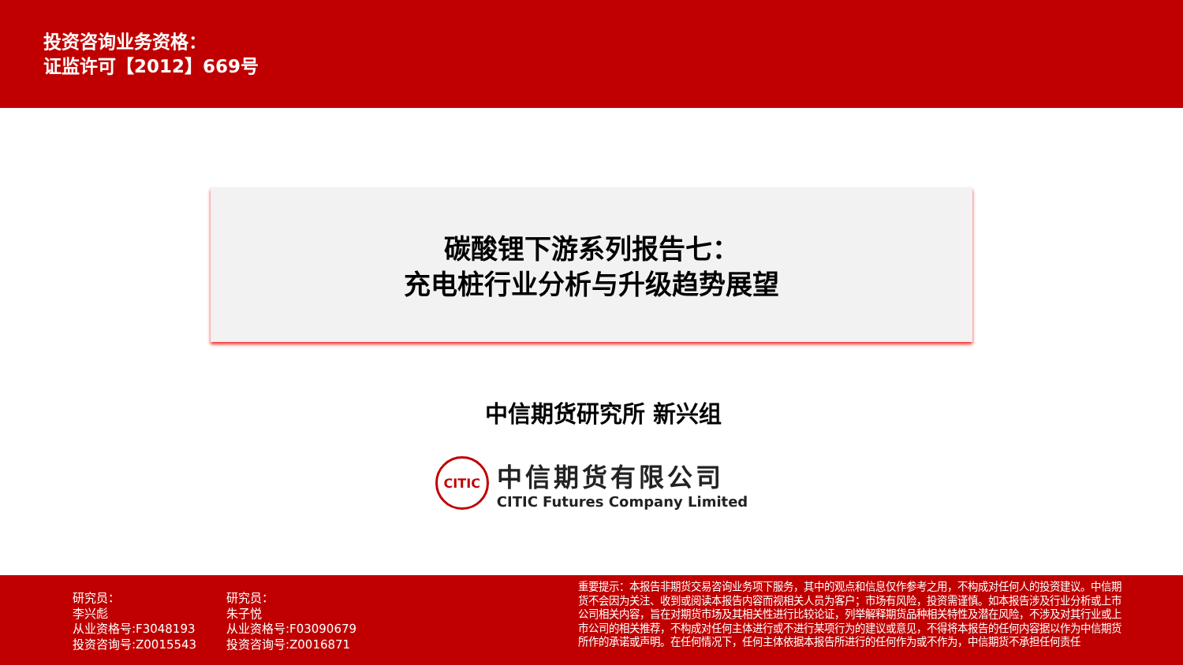投资咨询业务资格：
证监许可【2012】669号
碳酸锂下游系列报告七：
充电桩行业分析与升级趋势展望
中信期货研究所 新兴组
CITIC
中信期货有限公司
CITIC Futures Company Limited
研究员：
李兴彪
从业资格号:F3048193
投资咨询号:Z0015543
研究员：
朱子悦
从业资格号:F03090679
投资咨询号:Z0016871
重要提示：本报告非期货交易咨询业务项下服务，其中的观点和信息仅作参考之用，不构成对任何人的投资建议。中信期货不会因为关注、收到或阅读本报告内容而视相关人员为客户；市场有风险，投资需谨慎。如本报告涉及行业分析或上市公司相关内容，旨在对期货市场及其相关性进行比较论证，列举解释期货品种相关特性及潜在风险，不涉及对其行业或上市公司的相关推荐，不构成对任何主体进行或不进行某项行为的建议或意见，不得将本报告的任何内容据以作为中信期货所作的承诺或声明。在任何情况下，任何主体依据本报告所进行的任何作为或不作为，中信期货不承担任何责任